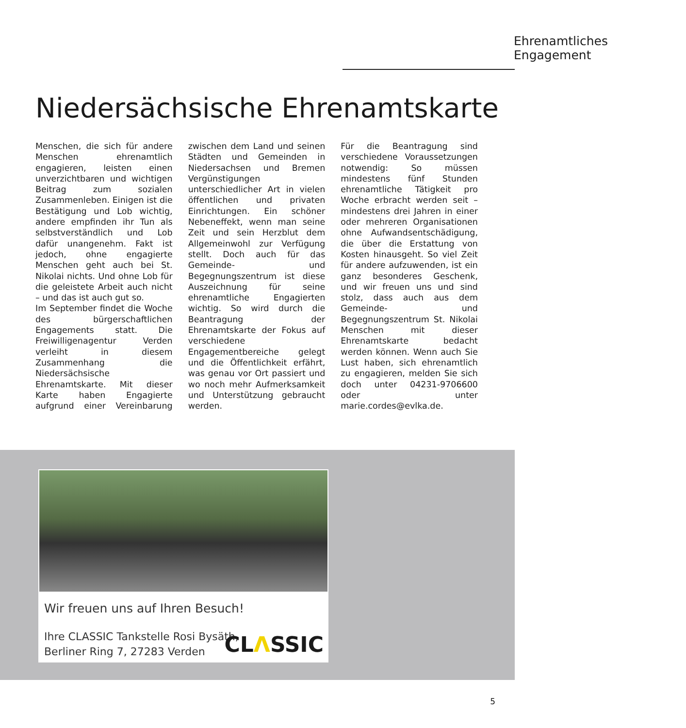Ehrenamtliches Engagement
Niedersächsische Ehrenamtskarte
Menschen, die sich für andere Menschen ehrenamtlich engagieren, leisten einen unverzichtbaren und wichtigen Beitrag zum sozialen Zusammenleben. Einigen ist die Bestätigung und Lob wichtig, andere empfinden ihr Tun als selbstverständlich und Lob dafür unangenehm. Fakt ist jedoch, ohne engagierte Menschen geht auch bei St. Nikolai nichts. Und ohne Lob für die geleistete Arbeit auch nicht – und das ist auch gut so.
Im September findet die Woche des bürgerschaftlichen Engagements statt. Die Freiwilligenagentur Verden verleiht in diesem Zusammenhang die Niedersächsische Ehrenamtskarte. Mit dieser Karte haben Engagierte aufgrund einer Vereinbarung zwischen dem Land und seinen Städten und Gemeinden in Niedersachsen und Bremen Vergünstigungen unterschiedlicher Art in vielen öffentlichen und privaten Einrichtungen. Ein schöner Nebeneffekt, wenn man seine Zeit und sein Herzblut dem Allgemeinwohl zur Verfügung stellt. Doch auch für das Gemeinde- und Begegnungszentrum ist diese Auszeichnung für seine ehrenamtliche Engagierten wichtig. So wird durch die Beantragung der Ehrenamtskarte der Fokus auf verschiedene Engagementbereiche gelegt und die Öffentlichkeit erfährt, was genau vor Ort passiert und wo noch mehr Aufmerksamkeit und Unterstützung gebraucht werden.
Für die Beantragung sind verschiedene Voraussetzungen notwendig: So müssen mindestens fünf Stunden ehrenamtliche Tätigkeit pro Woche erbracht werden seit – mindestens drei Jahren in einer oder mehreren Organisationen ohne Aufwandsentschädigung, die über die Erstattung von Kosten hinausgeht. So viel Zeit für andere aufzuwenden, ist ein ganz besonderes Geschenk, und wir freuen uns und sind stolz, dass auch aus dem Gemeinde- und Begegnungszentrum St. Nikolai Menschen mit dieser Ehrenamtskarte bedacht werden können. Wenn auch Sie Lust haben, sich ehrenamtlich zu engagieren, melden Sie sich doch unter 04231-9706600 oder unter marie.cordes@evlka.de.
Wir freuen uns auf Ihren Besuch!
Ihre CLASSIC Tankstelle Rosi Bysäth,
Berliner Ring 7, 27283 Verden
CLΛSSIC
5